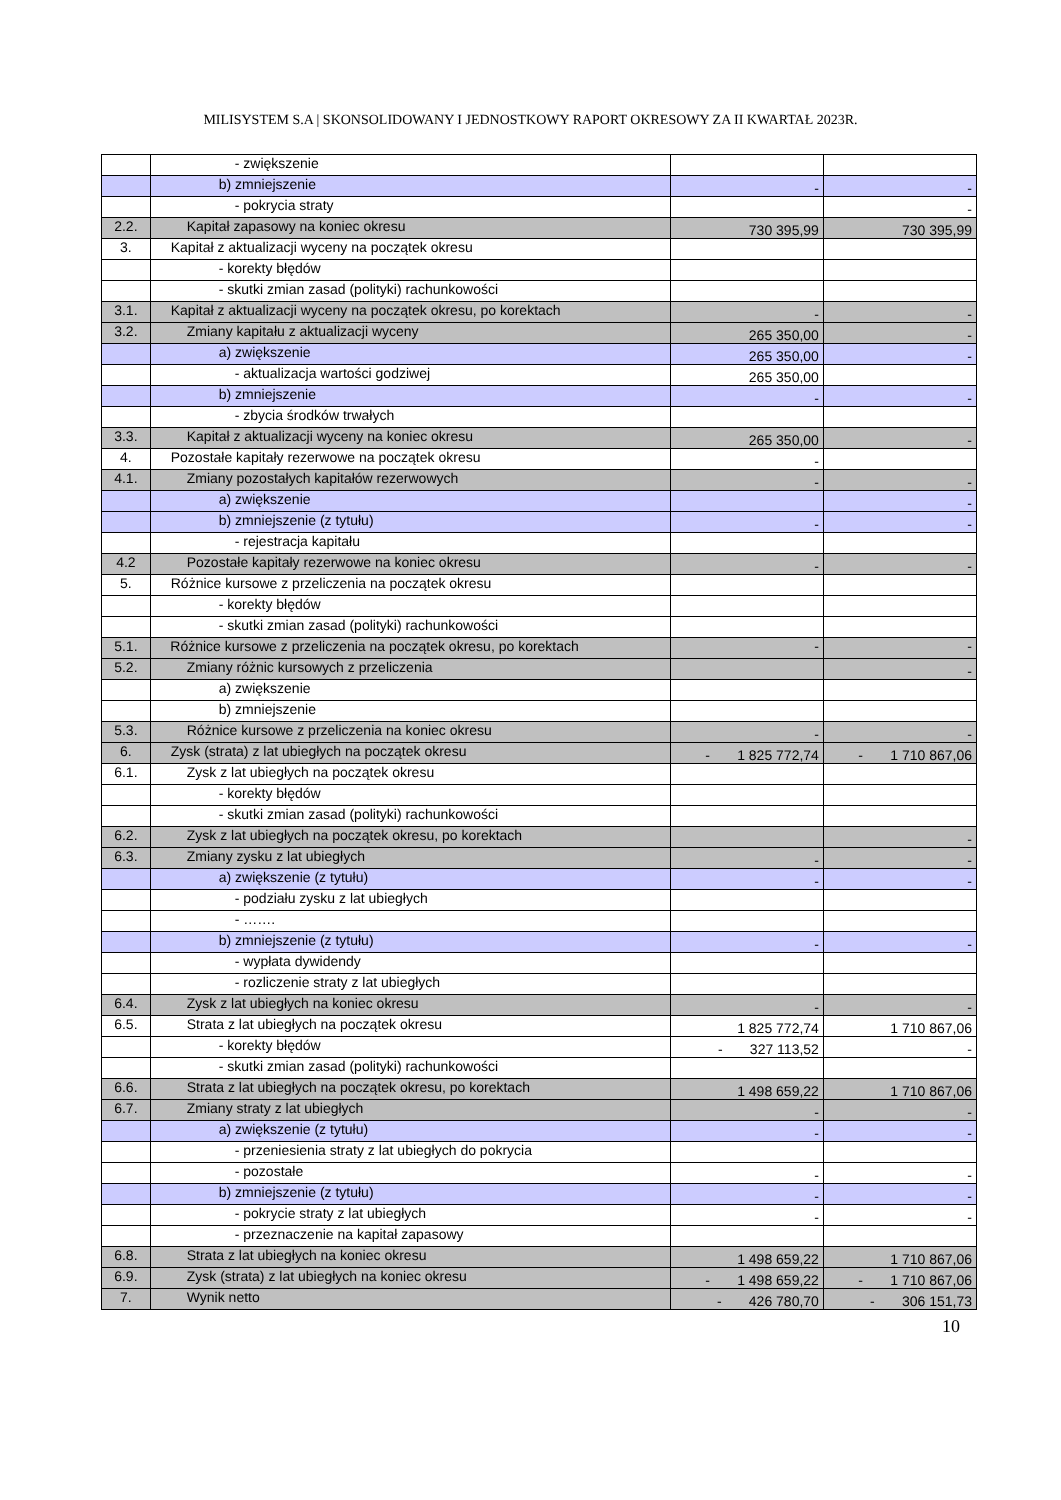MILISYSTEM S.A | SKONSOLIDOWANY I JEDNOSTKOWY RAPORT OKRESOWY ZA II KWARTAŁ 2023R.
| | - zwiększenie | | |
| | b) zmniejszenie | - | - |
| | - pokrycia straty | | - |
| 2.2. | Kapitał zapasowy na koniec okresu | 730 395,99 | 730 395,99 |
| 3. | Kapitał z aktualizacji wyceny na początek okresu | | |
| | - korekty błędów | | |
| | - skutki zmian zasad (polityki) rachunkowości | | |
| 3.1. | Kapitał z aktualizacji wyceny na początek okresu, po korektach | - | - |
| 3.2. | Zmiany kapitału z aktualizacji wyceny | 265 350,00 | - |
| | a) zwiększenie | 265 350,00 | - |
| | - aktualizacja wartości godziwej | 265 350,00 | |
| | b) zmniejszenie | - | - |
| | - zbycia środków trwałych | | |
| 3.3. | Kapitał z aktualizacji wyceny na koniec okresu | 265 350,00 | - |
| 4. | Pozostałe kapitały rezerwowe na początek okresu | - | |
| 4.1. | Zmiany pozostałych kapitałów rezerwowych | - | - |
| | a) zwiększenie | | - |
| | b) zmniejszenie (z tytułu) | - | - |
| | - rejestracja kapitału | | |
| 4.2 | Pozostałe kapitały rezerwowe na koniec okresu | - | - |
| 5. | Różnice kursowe z przeliczenia na początek okresu | | |
| | - korekty błędów | | |
| | - skutki zmian zasad (polityki) rachunkowości | | |
| 5.1. | Różnice kursowe z przeliczenia na początek okresu, po korektach | - | - |
| 5.2. | Zmiany różnic kursowych z przeliczenia | | - |
| | a) zwiększenie | | |
| | b) zmniejszenie | | |
| 5.3. | Różnice kursowe z przeliczenia na koniec okresu | - | - |
| 6. | Zysk (strata) z lat ubiegłych na początek okresu | - 1 825 772,74 | - 1 710 867,06 |
| 6.1. | Zysk z lat ubiegłych na początek okresu | | |
| | - korekty błędów | | |
| | - skutki zmian zasad (polityki) rachunkowości | | |
| 6.2. | Zysk z lat ubiegłych na początek okresu, po korektach | | - |
| 6.3. | Zmiany zysku z lat ubiegłych | - | - |
| | a) zwiększenie (z tytułu) | - | - |
| | - podziału zysku z lat ubiegłych | | |
| | - ……. | | |
| | b) zmniejszenie (z tytułu) | - | - |
| | - wypłata dywidendy | | |
| | - rozliczenie straty z lat ubiegłych | | |
| 6.4. | Zysk z lat ubiegłych na koniec okresu | - | - |
| 6.5. | Strata z lat ubiegłych na początek okresu | 1 825 772,74 | 1 710 867,06 |
| | - korekty błędów | - 327 113,52 | - |
| | - skutki zmian zasad (polityki) rachunkowości | | |
| 6.6. | Strata z lat ubiegłych na początek okresu, po korektach | 1 498 659,22 | 1 710 867,06 |
| 6.7. | Zmiany straty z lat ubiegłych | - | - |
| | a) zwiększenie (z tytułu) | - | - |
| | - przeniesienia straty z lat ubiegłych do pokrycia | | |
| | - pozostałe | - | - |
| | b) zmniejszenie (z tytułu) | - | - |
| | - pokrycie straty z lat ubiegłych | - | - |
| | - przeznaczenie na kapitał zapasowy | | |
| 6.8. | Strata z lat ubiegłych na koniec okresu | 1 498 659,22 | 1 710 867,06 |
| 6.9. | Zysk (strata) z lat ubiegłych na koniec okresu | - 1 498 659,22 | - 1 710 867,06 |
| 7. | Wynik netto | - 426 780,70 | - 306 151,73 |
10